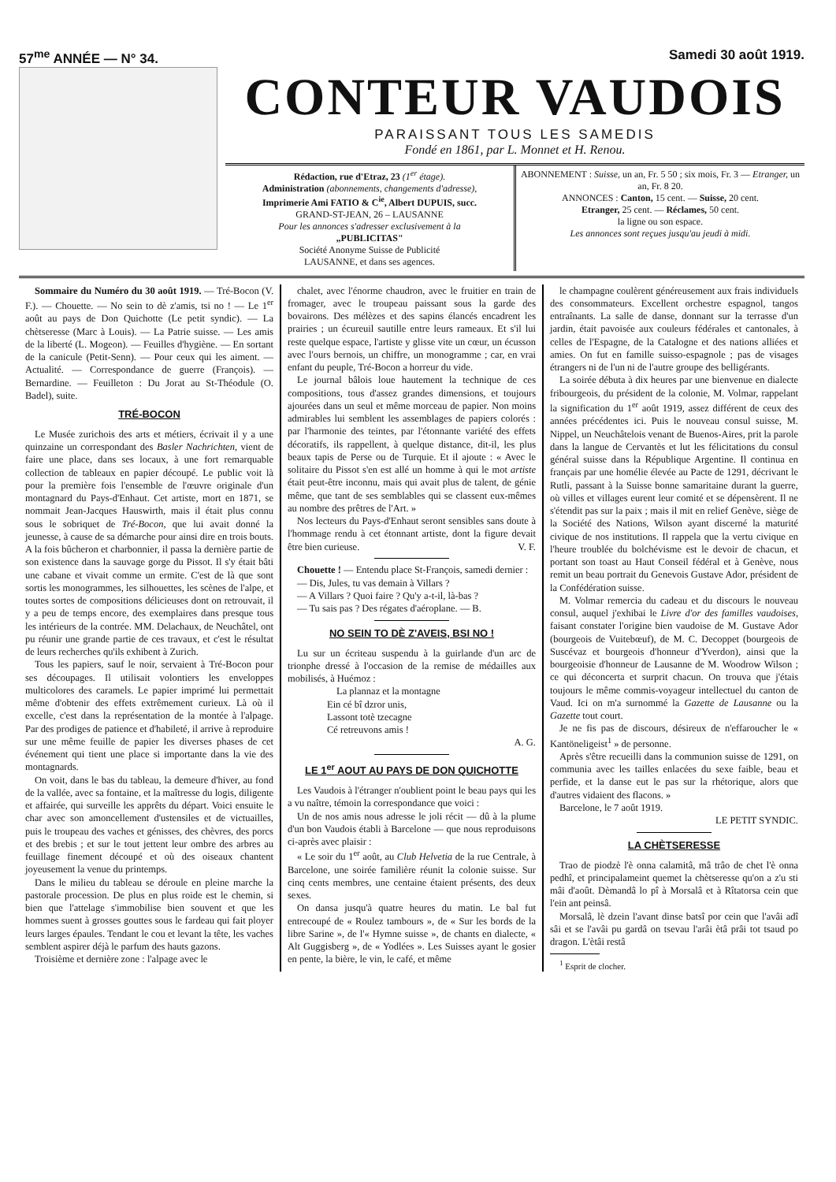57<sup>me</sup> ANNÉE — N° 34. Samedi 30 août 1919.
CONTEUR VAUDOIS
PARAISSANT TOUS LES SAMEDIS
Fondé en 1861, par L. Monnet et H. Renou.
Rédaction, rue d'Etraz, 23 (1<sup>er</sup> étage).
Administration (abonnements, changements d'adresse),
Imprimerie Ami FATIO & C<sup>ie</sup>, Albert DUPUIS, succ.
GRAND-ST-JEAN, 26 – LAUSANNE
Pour les annonces s'adresser exclusivement à la
„PUBLICITAS"
Société Anonyme Suisse de Publicité
LAUSANNE, et dans ses agences.
ABONNEMENT : Suisse, un an, Fr. 5 50 ; six mois, Fr. 3 — Etranger, un an, Fr. 8 20.
ANNONCES : Canton, 15 cent. — Suisse, 20 cent.
Etranger, 25 cent. — Réclames, 50 cent.
la ligne ou son espace.
Les annonces sont reçues jusqu'au jeudi à midi.
Sommaire du Numéro du 30 août 1919. — Tré-Bocon (V. F.). — Chouette. — No sein to dè z'amis, tsi no ! — Le 1<sup>er</sup> août au pays de Don Quichotte (Le petit syndic). — La chètseresse (Marc à Louis). — La Patrie suisse. — Les amis de la liberté (L. Mogeon). — Feuilles d'hygiène. — En sortant de la canicule (Petit-Senn). — Pour ceux qui les aiment. — Actualité. — Correspondance de guerre (François). — Bernardine. — Feuilleton : Du Jorat au St-Théodule (O. Badel), suite.
TRÉ-BOCON
Le Musée zurichois des arts et métiers, écrivait il y a une quinzaine un correspondant des Basler Nachrichten, vient de faire une place, dans ses locaux, à une fort remarquable collection de tableaux en papier découpé. Le public voit là pour la première fois l'ensemble de l'œuvre originale d'un montagnard du Pays-d'Enhaut. Cet artiste, mort en 1871, se nommait Jean-Jacques Hauswirth, mais il était plus connu sous le sobriquet de Tré-Bocon, que lui avait donné la jeunesse, à cause de sa démarche pour ainsi dire en trois bouts. A la fois bûcheron et charbonnier, il passa la dernière partie de son existence dans la sauvage gorge du Pissot. Il s'y était bâti une cabane et vivait comme un ermite. C'est de là que sont sortis les monogrammes, les silhouettes, les scènes de l'alpe, et toutes sortes de compositions délicieuses dont on retrouvait, il y a peu de temps encore, des exemplaires dans presque tous les intérieurs de la contrée. MM. Delachaux, de Neuchâtel, ont pu réunir une grande partie de ces travaux, et c'est le résultat de leurs recherches qu'ils exhibent à Zurich.
Tous les papiers, sauf le noir, servaient à Tré-Bocon pour ses découpages. Il utilisait volontiers les enveloppes multicolores des caramels. Le papier imprimé lui permettait même d'obtenir des effets extrêmement curieux. Là où il excelle, c'est dans la représentation de la montée à l'alpage. Par des prodiges de patience et d'habileté, il arrive à reproduire sur une même feuille de papier les diverses phases de cet événement qui tient une place si importante dans la vie des montagnards.
On voit, dans le bas du tableau, la demeure d'hiver, au fond de la vallée, avec sa fontaine, et la maîtresse du logis, diligente et affairée, qui surveille les apprêts du départ. Voici ensuite le char avec son amoncellement d'ustensiles et de victuailles, puis le troupeau des vaches et génisses, des chèvres, des porcs et des brebis ; et sur le tout jettent leur ombre des arbres au feuillage finement découpé et où des oiseaux chantent joyeusement la venue du printemps.
Dans le milieu du tableau se déroule en pleine marche la pastorale procession. De plus en plus roide est le chemin, si bien que l'attelage s'immobilise bien souvent et que les hommes suent à grosses gouttes sous le fardeau qui fait ployer leurs larges épaules. Tendant le cou et levant la tête, les vaches semblent aspirer déjà le parfum des hauts gazons.
Troisième et dernière zone : l'alpage avec le
chalet, avec l'énorme chaudron, avec le fruitier en train de fromager, avec le troupeau paissant sous la garde des bovairons. Des mélèzes et des sapins élancés encadrent les prairies ; un écureuil sautille entre leurs rameaux. Et s'il lui reste quelque espace, l'artiste y glisse vite un cœur, un écusson avec l'ours bernois, un chiffre, un monogramme ; car, en vrai enfant du peuple, Tré-Bocon a horreur du vide.
Le journal bâlois loue hautement la technique de ces compositions, tous d'assez grandes dimensions, et toujours ajourées dans un seul et même morceau de papier. Non moins admirables lui semblent les assemblages de papiers colorés : par l'harmonie des teintes, par l'étonnante variété des effets décoratifs, ils rappellent, à quelque distance, dit-il, les plus beaux tapis de Perse ou de Turquie. Et il ajoute : « Avec le solitaire du Pissot s'en est allé un homme à qui le mot artiste était peut-être inconnu, mais qui avait plus de talent, de génie même, que tant de ses semblables qui se classent eux-mêmes au nombre des prêtres de l'Art. »
Nos lecteurs du Pays-d'Enhaut seront sensibles sans doute à l'hommage rendu à cet étonnant artiste, dont la figure devait être bien curieuse. V. F.
Chouette ! — Entendu place St-François, samedi dernier :
— Dis, Jules, tu vas demain à Villars ?
— A Villars ? Quoi faire ? Qu'y a-t-il, là-bas ?
— Tu sais pas ? Des régates d'aéroplane. — B.
NO SEIN TO DÈ Z'AVEIS, BSI NO !
Lu sur un écriteau suspendu à la guirlande d'un arc de trionphe dressé à l'occasion de la remise de médailles aux mobilisés, à Huémoz :
La plannaz et la montagne
Ein cé bî dzror unis,
Lassont totè tzecagne
Cé retreuvons amis !
A. G.
LE 1<sup>er</sup> AOUT AU PAYS DE DON QUICHOTTE
Les Vaudois à l'étranger n'oublient point le beau pays qui les a vu naître, témoin la correspondance que voici :
Un de nos amis nous adresse le joli récit — dû à la plume d'un bon Vaudois établi à Barcelone — que nous reproduisons ci-après avec plaisir :
« Le soir du 1<sup>er</sup> août, au Club Helvetia de la rue Centrale, à Barcelone, une soirée familière réunit la colonie suisse. Sur cinq cents membres, une centaine étaient présents, des deux sexes.
On dansa jusqu'à quatre heures du matin. Le bal fut entrecoupé de « Roulez tambours », de « Sur les bords de la libre Sarine », de l'« Hymne suisse », de chants en dialecte, « Alt Guggisberg », de « Yodlées ». Les Suisses ayant le gosier en pente, la bière, le vin, le café, et même
le champagne coulèrent généreusement aux frais individuels des consommateurs. Excellent orchestre espagnol, tangos entraînants. La salle de danse, donnant sur la terrasse d'un jardin, était pavoisée aux couleurs fédérales et cantonales, à celles de l'Espagne, de la Catalogne et des nations alliées et amies. On fut en famille suisso-espagnole ; pas de visages étrangers ni de l'un ni de l'autre groupe des belligérants.
La soirée débuta à dix heures par une bienvenue en dialecte fribourgeois, du président de la colonie, M. Volmar, rappelant la signification du 1<sup>er</sup> août 1919, assez différent de ceux des années précédentes ici. Puis le nouveau consul suisse, M. Nippel, un Neuchâtelois venant de Buenos-Aires, prit la parole dans la langue de Cervantès et lut les félicitations du consul général suisse dans la République Argentine. Il continua en français par une homélie élevée au Pacte de 1291, décrivant le Rutli, passant à la Suisse bonne samaritaine durant la guerre, où villes et villages eurent leur comité et se dépensèrent. Il ne s'étendit pas sur la paix ; mais il mit en relief Genève, siège de la Société des Nations, Wilson ayant discerné la maturité civique de nos institutions. Il rappela que la vertu civique en l'heure troublée du bolchévisme est le devoir de chacun, et portant son toast au Haut Conseil fédéral et à Genève, nous remit un beau portrait du Genevois Gustave Ador, président de la Confédération suisse.
M. Volmar remercia du cadeau et du discours le nouveau consul, auquel j'exhibai le Livre d'or des familles vaudoises, faisant constater l'origine bien vaudoise de M. Gustave Ador (bourgeois de Vuitebœuf), de M. C. Decoppet (bourgeois de Suscévaz et bourgeois d'honneur d'Yverdon), ainsi que la bourgeoisie d'honneur de Lausanne de M. Woodrow Wilson ; ce qui déconcerta et surprit chacun. On trouva que j'étais toujours le même commis-voyageur intellectuel du canton de Vaud. Ici on m'a surnommé la Gazette de Lausanne ou la Gazette tout court.
Je ne fis pas de discours, désireux de n'effaroucher le « Kantöneligeist<sup>1</sup> » de personne.
Après s'être recueilli dans la communion suisse de 1291, on communia avec les tailles enlacées du sexe faible, beau et perfide, et la danse eut le pas sur la rhétorique, alors que d'autres vidaient des flacons. »
Barcelone, le 7 août 1919.
LE PETIT SYNDIC.
LA CHÈTSERESSE
Trao de piodzè l'è onna calamitâ, mâ trâo de chet l'è onna pedhî, et principalameint quemet la chètseresse qu'on a z'u sti mâi d'août. Dèmandâ lo pî à Morsalâ et à Rîtatorsa cein que l'ein ant peinsâ.
Morsalâ, lè dzein l'avant dinse batsî por cein que l'avâi adî sâi et se l'avâi pu gardâ on tsevau l'arâi ètâ prâi tot tsaud po dragon. L'ètâi restâ
<sup>1</sup> Esprit de clocher.